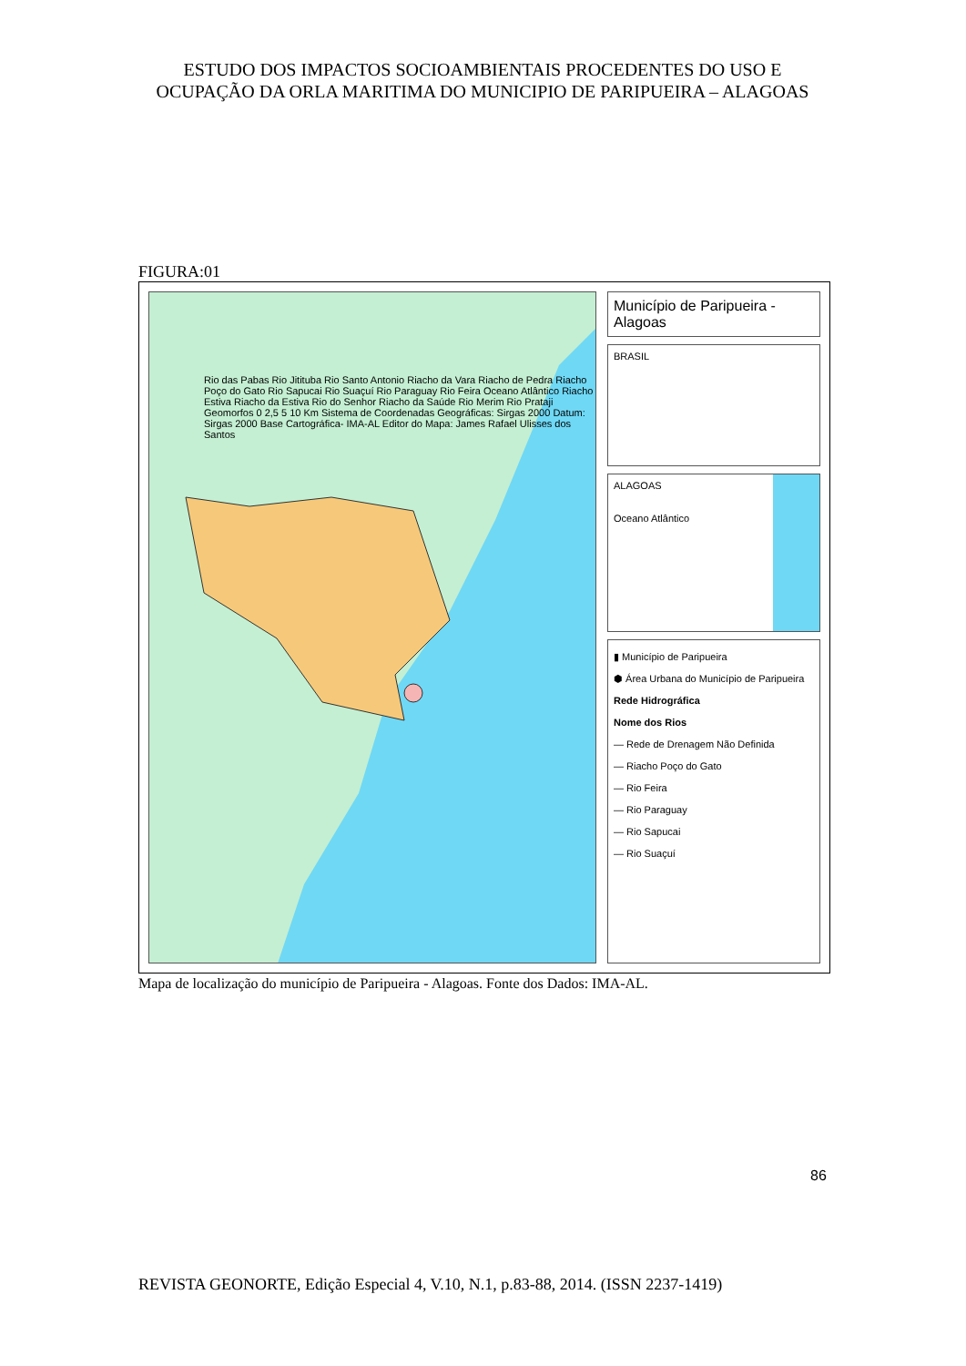ESTUDO DOS IMPACTOS SOCIOAMBIENTAIS PROCEDENTES DO USO E OCUPAÇÃO DA ORLA MARITIMA DO MUNICIPIO DE PARIPUEIRA – ALAGOAS
FIGURA:01
Rio das Pabas Rio Jitituba Rio Santo Antonio Riacho da Vara Riacho de Pedra Riacho Poço do Gato Rio Sapucai Rio Suaçuí Rio Paraguay Rio Feira Oceano Atlântico Riacho Estiva Riacho da Estiva Rio do Senhor Riacho da Saúde Rio Merim Rio Prataji Geomorfos 0 2,5 5 10 Km Sistema de Coordenadas Geográficas: Sirgas 2000 Datum: Sirgas 2000 Base Cartográfica- IMA-AL Editor do Mapa: James Rafael Ulisses dos Santos
Município de Paripueira - Alagoas
BRASIL
ALAGOAS
Oceano Atlântico
▮ Município de Paripueira
⬢ Área Urbana do Município de Paripueira
Rede Hidrográfica
Nome dos Rios
— Rede de Drenagem Não Definida
— Riacho Poço do Gato
— Rio Feira
— Rio Paraguay
— Rio Sapucai
— Rio Suaçuí
Mapa de localização do município de Paripueira - Alagoas. Fonte dos Dados: IMA-AL.
86
REVISTA GEONORTE, Edição Especial 4, V.10, N.1, p.83-88, 2014. (ISSN 2237-1419)